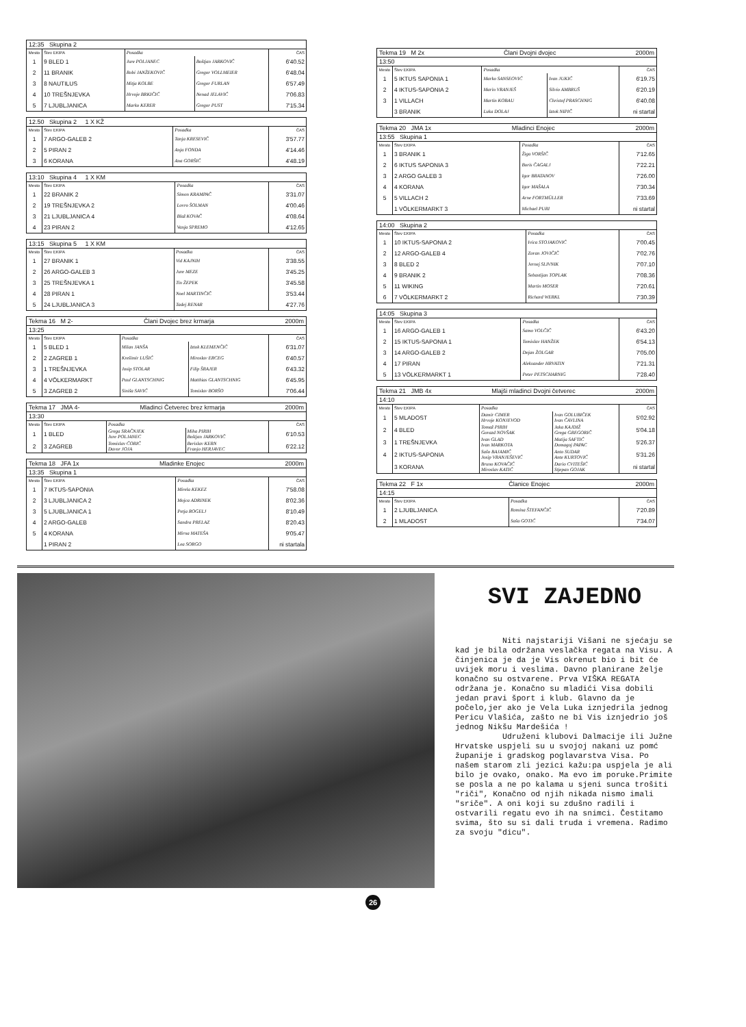12:35 Skupina 2
| Mesto | Štev EKIPA | Posadka | | ČAS |
| --- | --- | --- | --- | --- |
| 1 | 9 BLED 1 | Jure POLJANEC | Boštjan JARKOVIČ | 6'40.52 |
| 2 | 11 BRANIK | Robi JANŽEKOVIČ | Gregor VOLLMEIER | 6'48.04 |
| 3 | 8 NAUTILUS | Mitja KOLBE | Gregor FURLAN | 6'57.49 |
| 4 | 10 TREŠNJEVKA | Hrvoje BRKIČIĆ | Nenad JELAVIĆ | 7'06.83 |
| 5 | 7 LJUBLJANICA | Marko KERER | Gregor PUST | 7'15.34 |
12.50 Skupina 2 1 X KŽ
| Mesto | Štev EKIPA | Posadka | ČAS |
| --- | --- | --- | --- |
| 1 | 7 ARGO-GALEB 2 | Tanja KRESEVIČ | 3'57.77 |
| 2 | 5 PIRAN 2 | Anja FONDA | 4'14.46 |
| 3 | 6 KORANA | Ana GORŠIĆ | 4'48.19 |
13:10 Skupina 4 1 X KM
| Mesto | Štev EKIPA | Posadka | ČAS |
| --- | --- | --- | --- |
| 1 | 22 BRANIK 2 | Simon KRAMPAČ | 3'31.07 |
| 2 | 19 TREŠNJEVKA 2 | Lovro ŠOLMAN | 4'00.46 |
| 3 | 21 LJUBLJANICA 4 | Blaž KOVAČ | 4'08.64 |
| 4 | 23 PIRAN 2 | Vanja SPREMO | 4'12.65 |
13:15 Skupina 5 1 X KM
| Mesto | Štev EKIPA | Posadka | ČAS |
| --- | --- | --- | --- |
| 1 | 27 BRANIK 1 | Vid KAJNIH | 3'38.55 |
| 2 | 26 ARGO-GALEB 3 | Jure MEZE | 3'45.25 |
| 3 | 25 TREŠNJEVKA 1 | Tin ŽEPEK | 3'45.58 |
| 4 | 28 PIRAN 1 | Noel MARTINČIČ | 3'53.44 |
| 5 | 24 LJUBLJANICA 3 | Tadej RENAR | 4'27.76 |
Tekma 16 M 2- Člani Dvojec brez krmarja 2000m
13:25
| Mesto | Štev EKIPA | Posadka | | ČAS |
| --- | --- | --- | --- | --- |
| 1 | 5 BLED 1 | Milan JANŠA | Iztok KLEMENČIČ | 6'31.07 |
| 2 | 2 ZAGREB 1 | Krešimir LUŠIĆ | Miroslav ERCEG | 6'40.57 |
| 3 | 1 TREŠNJEVKA | Josip STOLAR | Filip ŠRAJER | 6'43.32 |
| 4 | 4 VÖLKERMARKT | Paul GLANTSCHNIG | Matthias GLANTSCHNIG | 6'45.95 |
| 5 | 3 ZAGREB 2 | Siniša SAVIĆ | Tomislav BORŠO | 7'06.44 |
Tekma 17 JMA 4- Mladinci Četverec brez krmarja 2000m
13:30
| Mesto | Štev EKIPA | Posadka | | ČAS |
| --- | --- | --- | --- | --- |
| 1 | 1 BLED | Grega SRAČNJEK Jure POLJANEC | Miha PIRIH Boštjan JARKOVIČ | 6'10.53 |
| 2 | 3 ZAGREB | Tomislav ĆORIĆ Davor JOJA | Berislav KERN Franjo HERJAVEC | 6'22.12 |
Tekma 18 JFA 1x Mladinke Enojec 2000m
13:35 Skupina 1
| Mesto | Štev EKIPA | Posadka | ČAS |
| --- | --- | --- | --- |
| 1 | 7 IKTUS-SAPONIA | Mirela KEKEZ | 7'58.08 |
| 2 | 3 LJUBLJANICA 2 | Mojca ADRINEK | 8'02.36 |
| 3 | 5 LJUBLJANICA 1 | Petja ROGELJ | 8'10.49 |
| 4 | 2 ARGO-GALEB | Sandra PRELAZ | 8'20.43 |
| 5 | 4 KORANA | Mirna MATEŠA | 9'05.47 |
| | 1 PIRAN 2 | Lea SORGO | ni startala |
Tekma 19 M 2x Člani Dvojni dvojec 2000m
13:50
| Mesto | Štev EKIPA | Posadka | | ČAS |
| --- | --- | --- | --- | --- |
| 1 | 5 IKTUS SAPONIA 1 | Marko SANSEOVIĆ | Ivan JUKIĆ | 6'19.75 |
| 2 | 4 IKTUS-SAPONIA 2 | Marin VRANJEŠ | Silvio AMBRUŠ | 6'20.19 |
| 3 | 1 VILLACH | Martin KOBAU | Christof PRASCHNIG | 6'40.08 |
| | 3 BRANIK | Luka DOLAJ | Iztok NIPIČ | ni startal |
Tekma 20 JMA 1x Mladinci Enojec 2000m
13:55 Skupina 1
| Mesto | Štev EKIPA | Posadka | ČAS |
| --- | --- | --- | --- |
| 1 | 3 BRANIK 1 | Žiga VORŠIČ | 7'12.65 |
| 2 | 6 IKTUS SAPONIA 3 | Boris ČAGALJ | 7'22.21 |
| 3 | 2 ARGO GALEB 3 | Igor BRATANOV | 7'26.00 |
| 4 | 4 KORANA | Igor MAŠALA | 7'30.34 |
| 5 | 5 VILLACH 2 | Arne FORTMÜLLER | 7'33.69 |
| | 1 VÖLKERMARKT 3 | Michael PURI | ni startal |
14:00 Skupina 2
| Mesto | Štev EKIPA | Posadka | ČAS |
| --- | --- | --- | --- |
| 1 | 10 IKTUS-SAPONIA 2 | Ivica STOJAKOVIĆ | 7'00.45 |
| 2 | 12 ARGO-GALEB 4 | Zoran JOVIČIČ | 7'02.76 |
| 3 | 8 BLED 2 | Jernej SLIVNIK | 7'07.10 |
| 4 | 9 BRANIK 2 | Sebastijan TOPLAK | 7'08.36 |
| 5 | 11 WIKING | Martin MOSER | 7'20.61 |
| 6 | 7 VÖLKERMARKT 2 | Richard WERKL | 7'30.39 |
14:05 Skupina 3
| Mesto | Štev EKIPA | Posadka | ČAS |
| --- | --- | --- | --- |
| 1 | 16 ARGO-GALEB 1 | Samo VOLČIČ | 6'43.20 |
| 2 | 15 IKTUS-SAPONIA 1 | Tomislav HANŽEK | 6'54.13 |
| 3 | 14 ARGO-GALEB 2 | Dejan ŽOLGAR | 7'05.00 |
| 4 | 17 PIRAN | Aleksander HRVATIN | 7'21.31 |
| 5 | 13 VÖLKERMARKT 1 | Peter PETSCHARNIG | 7'28.40 |
Tekma 21 JMB 4x Mlajši mladinci Dvojni četverec 2000m
14:10
| Mesto | Štev EKIPA | Posadka | | ČAS |
| --- | --- | --- | --- | --- |
| 1 | 5 MLADOST | Damir CIMER Hrvoje KONJEVOD | Ivan GOLUBIČEK Ivan ČAVLINA | 5'02.92 |
| 2 | 4 BLED | Tomaž PIRIH Gorazd NOVŠAK | Jaka KAJDIŽ Grega GREGORIČ | 5'04.18 |
| 3 | 1 TREŠNJEVKA | Ivan GLAD Ivan MARKOTA | Matija SAFTIĆ Domagoj PAPAC | 5'26.37 |
| 4 | 2 IKTUS-SAPONIA | Sašo BAJAMIĆ Josip VRANJEŠEVIĆ | Anto SUDAR Ante KURTOVIĆ | 5'31.26 |
| | 3 KORANA | Bruno KOVAČIĆ Miroslav KATIĆ | Dario CVITEŠIĆ Stjepan GOJAK | ni startal |
Tekma 22 F 1x Članice Enojec 2000m
14:15
| Mesto | Štev EKIPA | Posadka | ČAS |
| --- | --- | --- | --- |
| 1 | 2 LJUBLJANICA | Romina ŠTEFANČIČ | 7'20.89 |
| 2 | 1 MLADOST | Saša GOTIĆ | 7'34.07 |
SVI ZAJEDNO
Niti najstariji Višani ne sjećaju se kad je bila održana veslačka regata na Visu. A činjenica je da je Vis okrenut bio i bit će uvijek moru i veslima. Davno planirane želje konačno su ostvarene. Prva VIŠKA REGATA održana je. Konačno su mladići Visa dobili jedan pravi šport i klub. Glavno da je počelo,jer ako je Vela Luka iznjedrila jednog Pericu Vlašića, zašto ne bi Vis iznjedrio još jednog Nikšu Mardešića !
Udruženi klubovi Dalmacije ili Južne Hrvatske uspjeli su u svojoj nakani uz pomć županije i gradskog poglavarstva Visa. Po našem starom zli jezici kažu:pa uspjela je ali bilo je ovako, onako. Ma evo im poruke.Primite se posla a ne po kalama u sjeni sunca trošiti "riči", Konačno od njih nikada nismo imali "sriče". A oni koji su zdušno radili i ostvarili regatu evo ih na snimci. Čestitamo svima, što su si dali truda i vremena. Radimo za svoju "dicu".
26